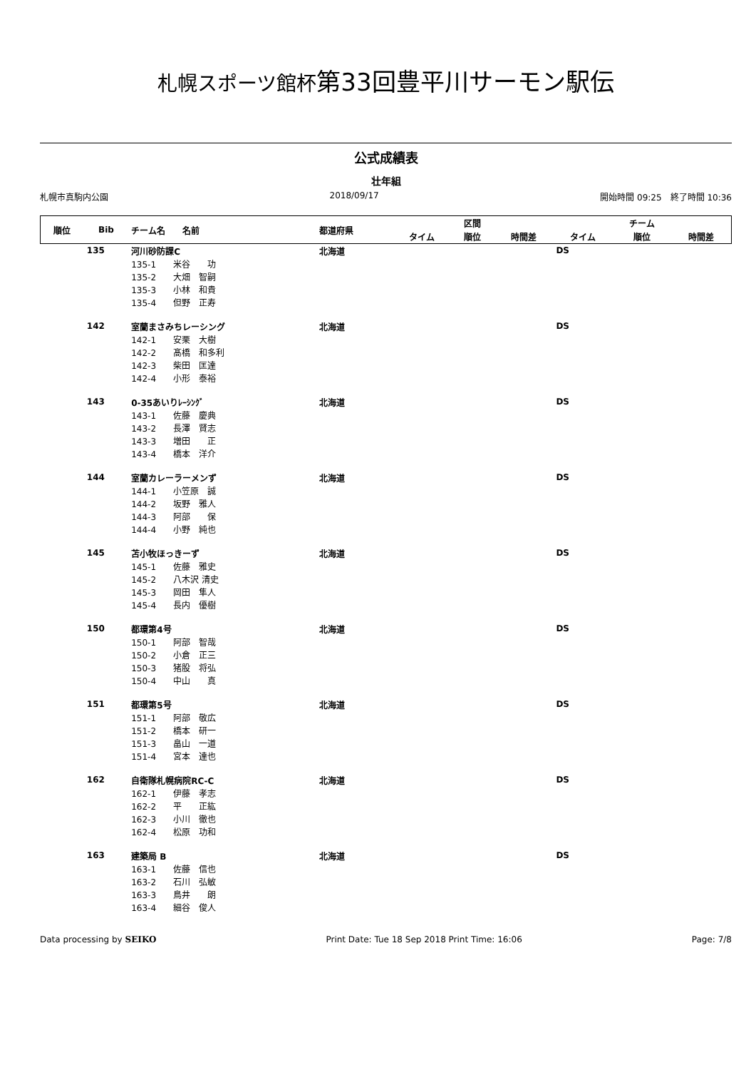札幌スポーツ館杯第33回豊平川サーモン駅伝
公式成績表
壮年組
札幌市真駒内公園 2018/09/17 開始時間 09:25　終了時間 10:36
| 順位 | Bib | チーム名 名前 | 都道府県 | | 区間 | | | チーム | |
| --- | --- | --- | --- | --- | --- | --- | --- | --- | --- |
| | | | | タイム | 順位 | 時間差 | タイム | 順位 | 時間差 |
| | 135 | 河川砂防課C | 北海道 | | | | DS | | |
| | | 135-1 米谷 功 | | | | | | | |
| | | 135-2 大畑 智嗣 | | | | | | | |
| | | 135-3 小林 和貴 | | | | | | | |
| | | 135-4 但野 正寿 | | | | | | | |
| | 142 | 室蘭まさみちレーシング | 北海道 | | | | DS | | |
| | | 142-1 安栗 大樹 | | | | | | | |
| | | 142-2 髙橋 和多利 | | | | | | | |
| | | 142-3 柴田 匡達 | | | | | | | |
| | | 142-4 小形 泰裕 | | | | | | | |
| | 143 | 0-35あいりﾚｰｼﾝｸﾞ | 北海道 | | | | DS | | |
| | | 143-1 佐藤 慶典 | | | | | | | |
| | | 143-2 長澤 賢志 | | | | | | | |
| | | 143-3 増田 正 | | | | | | | |
| | | 143-4 橋本 洋介 | | | | | | | |
| | 144 | 室蘭カレーラーメンず | 北海道 | | | | DS | | |
| | | 144-1 小笠原 誠 | | | | | | | |
| | | 144-2 坂野 雅人 | | | | | | | |
| | | 144-3 阿部 保 | | | | | | | |
| | | 144-4 小野 純也 | | | | | | | |
| | 145 | 苫小牧ほっきーず | 北海道 | | | | DS | | |
| | | 145-1 佐藤 雅史 | | | | | | | |
| | | 145-2 八木沢 清史 | | | | | | | |
| | | 145-3 岡田 隼人 | | | | | | | |
| | | 145-4 長内 優樹 | | | | | | | |
| | 150 | 都環第4号 | 北海道 | | | | DS | | |
| | | 150-1 阿部 智哉 | | | | | | | |
| | | 150-2 小倉 正三 | | | | | | | |
| | | 150-3 猪股 将弘 | | | | | | | |
| | | 150-4 中山 真 | | | | | | | |
| | 151 | 都環第5号 | 北海道 | | | | DS | | |
| | | 151-1 阿部 敬広 | | | | | | | |
| | | 151-2 橋本 研一 | | | | | | | |
| | | 151-3 畠山 一道 | | | | | | | |
| | | 151-4 宮本 達也 | | | | | | | |
| | 162 | 自衛隊札幌病院RC-C | 北海道 | | | | DS | | |
| | | 162-1 伊藤 孝志 | | | | | | | |
| | | 162-2 平 正紘 | | | | | | | |
| | | 162-3 小川 徹也 | | | | | | | |
| | | 162-4 松原 功和 | | | | | | | |
| | 163 | 建築局 B | 北海道 | | | | DS | | |
| | | 163-1 佐藤 信也 | | | | | | | |
| | | 163-2 石川 弘敏 | | | | | | | |
| | | 163-3 鳥井 朗 | | | | | | | |
| | | 163-4 細谷 俊人 | | | | | | | |
Data processing by SEIKO Print Date: Tue 18 Sep 2018 Print Time: 16:06 Page: 7/8